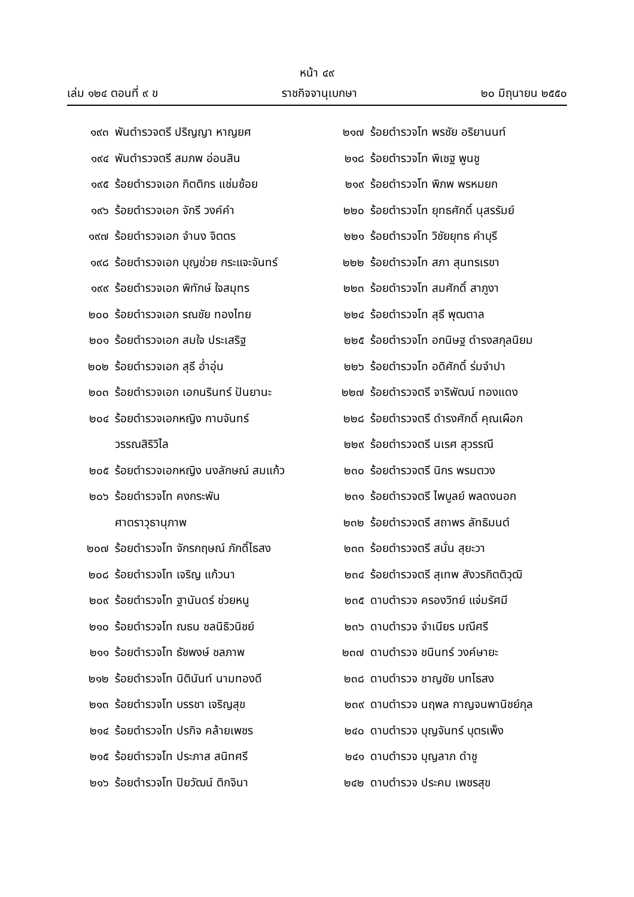หน้า ๔๙
เล่ม ๑๒๔ ตอนที่ ๙ ข ราชกิจจานุเบกษา ๒๐ มิถุนายน ๒๕๕๐
๑๙๓ พันตำรวจตรี ปริญญา หาญยศ
๑๙๔ พันตำรวจตรี สมภพ อ่อนสิน
๑๙๕ ร้อยตำรวจเอก กิตติกร แช่มช้อย
๑๙๖ ร้อยตำรวจเอก จักรี วงค์คำ
๑๙๗ ร้อยตำรวจเอก จำนง จิตตร
๑๙๘ ร้อยตำรวจเอก บุญช่วย กระแจะจันทร์
๑๙๙ ร้อยตำรวจเอก พิทักษ์ ใจสมุทร
๒๐๐ ร้อยตำรวจเอก รณชัย ทองไทย
๒๐๑ ร้อยตำรวจเอก สมใจ ประเสริฐ
๒๐๒ ร้อยตำรวจเอก สุธี อ่ำอุ่น
๒๐๓ ร้อยตำรวจเอก เอกนรินทร์ ปันยานะ
๒๐๔ ร้อยตำรวจเอกหญิง กาบจันทร์
วรรณสิริวิไล
๒๐๕ ร้อยตำรวจเอกหญิง นงลักษณ์ สมแก้ว
๒๐๖ ร้อยตำรวจโท คงกระพัน
ศาตราวุธานุภาพ
๒๐๗ ร้อยตำรวจโท จักรกฤษณ์ ภักดิ์ไธสง
๒๐๘ ร้อยตำรวจโท เจริญ แก้วนา
๒๐๙ ร้อยตำรวจโท ฐานันดร์ ช่วยหนู
๒๑๐ ร้อยตำรวจโท ณธน ชลนิธิวนิชย์
๒๑๑ ร้อยตำรวจโท ธัชพงษ์ ชลภาพ
๒๑๒ ร้อยตำรวจโท นิตินันท์ นามทองดี
๒๑๓ ร้อยตำรวจโท บรรชา เจริญสุข
๒๑๔ ร้อยตำรวจโท ปรกิจ คล้ายเพชร
๒๑๕ ร้อยตำรวจโท ประภาส สนิทศรี
๒๑๖ ร้อยตำรวจโท ปิยวัฒน์ ติกจินา
๒๑๗ ร้อยตำรวจโท พรชัย อริยานนท์
๒๑๘ ร้อยตำรวจโท พิเชฐ พูนชู
๒๑๙ ร้อยตำรวจโท พิภพ พรหมยก
๒๒๐ ร้อยตำรวจโท ยุทธศักดิ์ นุสรรัมย์
๒๒๑ ร้อยตำรวจโท วิชัยยุทธ คำบุรี
๒๒๒ ร้อยตำรวจโท สภา สุนทรเรขา
๒๒๓ ร้อยตำรวจโท สมศักดิ์ สาภูงา
๒๒๔ ร้อยตำรวจโท สุธี พุฒตาล
๒๒๕ ร้อยตำรวจโท อกนิษฐ ดำรงสกุลนิยม
๒๒๖ ร้อยตำรวจโท อดิศักดิ์ ร่มจำปา
๒๒๗ ร้อยตำรวจตรี จาริพัฒน์ ทองแดง
๒๒๘ ร้อยตำรวจตรี ดำรงศักดิ์ คุณเผือก
๒๒๙ ร้อยตำรวจตรี นเรศ สุวรรณี
๒๓๐ ร้อยตำรวจตรี นิกร พรมตวง
๒๓๑ ร้อยตำรวจตรี ไพบูลย์ พลดงนอก
๒๓๒ ร้อยตำรวจตรี สถาพร ลัทธิมนต์
๒๓๓ ร้อยตำรวจตรี สนั่น สุยะวา
๒๓๔ ร้อยตำรวจตรี สุเทพ สังวรกิตติวุฒิ
๒๓๕ ดาบตำรวจ ครองวิทย์ แจ่มรัศมี
๒๓๖ ดาบตำรวจ จำเนียร มณีศรี
๒๓๗ ดาบตำรวจ ชนินทร์ วงค์ษายะ
๒๓๘ ดาบตำรวจ ชาญชัย บทไธสง
๒๓๙ ดาบตำรวจ นฤพล กาญจนพานิชย์กุล
๒๔๐ ดาบตำรวจ บุญจันทร์ บุตรเพ็ง
๒๔๑ ดาบตำรวจ บุญลาภ ดำชู
๒๔๒ ดาบตำรวจ ประคม เพชรสุข